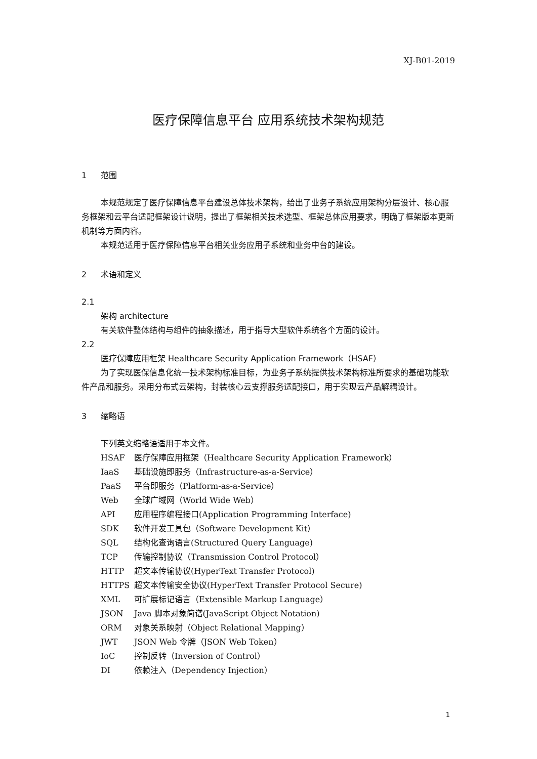XJ-B01-2019
医疗保障信息平台 应用系统技术架构规范
1 范围
本规范规定了医疗保障信息平台建设总体技术架构，给出了业务子系统应用架构分层设计、核心服务框架和云平台适配框架设计说明，提出了框架相关技术选型、框架总体应用要求，明确了框架版本更新机制等方面内容。
本规范适用于医疗保障信息平台相关业务应用子系统和业务中台的建设。
2 术语和定义
2.1
架构 architecture
有关软件整体结构与组件的抽象描述，用于指导大型软件系统各个方面的设计。
2.2
医疗保障应用框架 Healthcare Security Application Framework（HSAF）
为了实现医保信息化统一技术架构标准目标，为业务子系统提供技术架构标准所要求的基础功能软件产品和服务。采用分布式云架构，封装核心云支撑服务适配接口，用于实现云产品解耦设计。
3 缩略语
下列英文缩略语适用于本文件。
HSAF 医疗保障应用框架（Healthcare Security Application Framework）
IaaS 基础设施即服务（Infrastructure-as-a-Service）
PaaS 平台即服务（Platform-as-a-Service）
Web 全球广域网（World Wide Web）
API 应用程序编程接口(Application Programming Interface)
SDK 软件开发工具包（Software Development Kit）
SQL 结构化查询语言(Structured Query Language)
TCP 传输控制协议（Transmission Control Protocol）
HTTP 超文本传输协议(HyperText Transfer Protocol)
HTTPS 超文本传输安全协议(HyperText Transfer Protocol Secure)
XML 可扩展标记语言（Extensible Markup Language）
JSON Java 脚本对象简谱(JavaScript Object Notation)
ORM 对象关系映射（Object Relational Mapping）
JWT JSON Web 令牌（JSON Web Token）
IoC 控制反转（Inversion of Control）
DI 依赖注入（Dependency Injection）
1